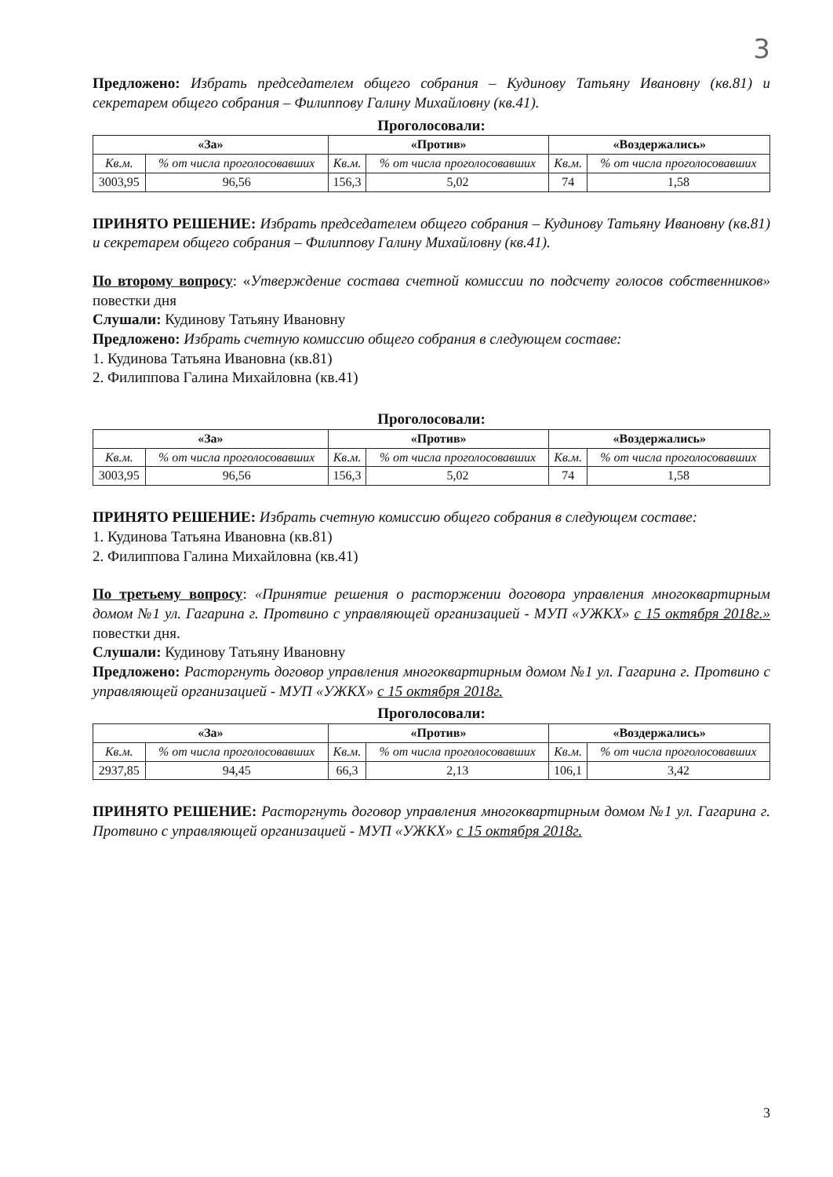3
Предложено: Избрать председателем общего собрания – Кудинову Татьяну Ивановну (кв.81) и секретарем общего собрания – Филиппову Галину Михайловну (кв.41).
Проголосовали:
| «За» | | «Против» | | «Воздержались» | |
| --- | --- | --- | --- | --- | --- |
| Кв.м. | % от числа проголосовавших | Кв.м. | % от числа проголосовавших | Кв.м. | % от числа проголосовавших |
| 3003,95 | 96,56 | 156,3 | 5,02 | 74 | 1,58 |
ПРИНЯТО РЕШЕНИЕ: Избрать председателем общего собрания – Кудинову Татьяну Ивановну (кв.81) и секретарем общего собрания – Филиппову Галину Михайловну (кв.41).
По второму вопросу: «Утверждение состава счетной комиссии по подсчету голосов собственников» повестки дня
Слушали: Кудинову Татьяну Ивановну
Предложено: Избрать счетную комиссию общего собрания в следующем составе:
1. Кудинова Татьяна Ивановна (кв.81)
2. Филиппова Галина Михайловна (кв.41)
Проголосовали:
| «За» | | «Против» | | «Воздержались» | |
| --- | --- | --- | --- | --- | --- |
| Кв.м. | % от числа проголосовавших | Кв.м. | % от числа проголосовавших | Кв.м. | % от числа проголосовавших |
| 3003,95 | 96,56 | 156,3 | 5,02 | 74 | 1,58 |
ПРИНЯТО РЕШЕНИЕ: Избрать счетную комиссию общего собрания в следующем составе:
1. Кудинова Татьяна Ивановна (кв.81)
2. Филиппова Галина Михайловна (кв.41)
По третьему вопросу: «Принятие решения о расторжении договора управления многоквартирным домом №1 ул. Гагарина г. Протвино с управляющей организацией - МУП «УЖКХ» с 15 октября 2018г.» повестки дня.
Слушали: Кудинову Татьяну Ивановну
Предложено: Расторгнуть договор управления многоквартирным домом №1 ул. Гагарина г. Протвино с управляющей организацией - МУП «УЖКХ» с 15 октября 2018г.
Проголосовали:
| «За» | | «Против» | | «Воздержались» | |
| --- | --- | --- | --- | --- | --- |
| Кв.м. | % от числа проголосовавших | Кв.м. | % от числа проголосовавших | Кв.м. | % от числа проголосовавших |
| 2937,85 | 94,45 | 66,3 | 2,13 | 106,1 | 3,42 |
ПРИНЯТО РЕШЕНИЕ: Расторгнуть договор управления многоквартирным домом №1 ул. Гагарина г. Протвино с управляющей организацией - МУП «УЖКХ» с 15 октября 2018г.
3